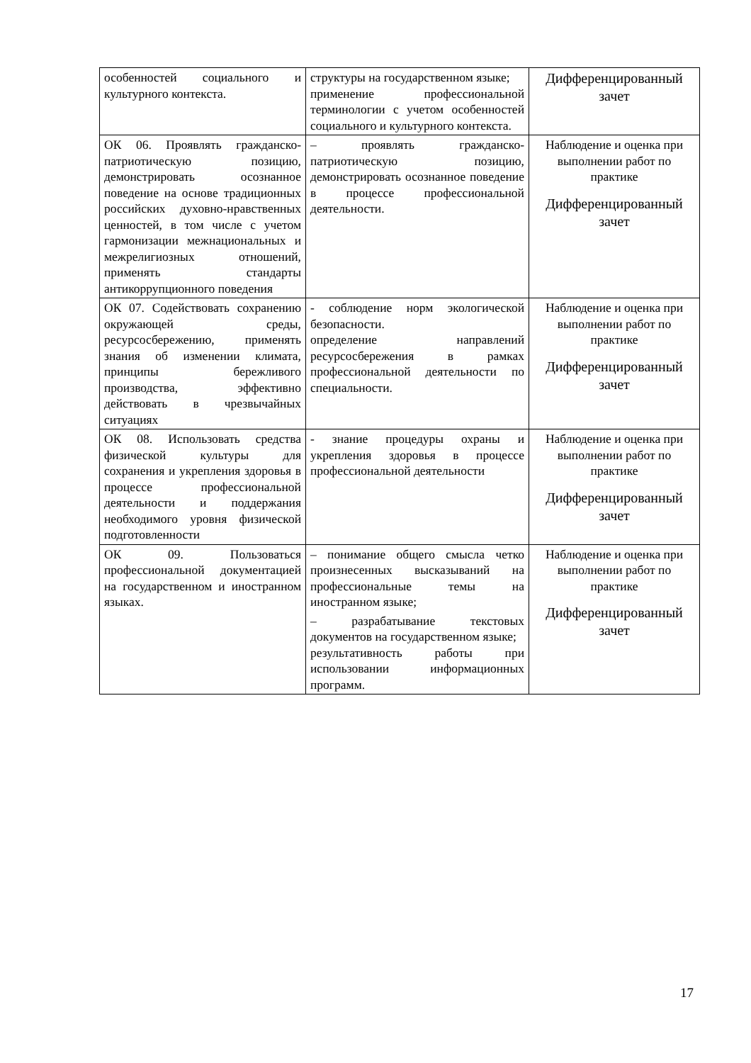| особенностей социального и культурного контекста. | структуры на государственном языке; применение профессиональной терминологии с учетом особенностей социального и культурного контекста. | Дифференцированный зачет |
| ОК 06. Проявлять гражданско-патриотическую позицию, демонстрировать осознанное поведение на основе традиционных российских духовно-нравственных ценностей, в том числе с учетом гармонизации межнациональных и межрелигиозных отношений, применять стандарты антикоррупционного поведения | – проявлять гражданско-патриотическую позицию, демонстрировать осознанное поведение в процессе профессиональной деятельности. | Наблюдение и оценка при выполнении работ по практике Дифференцированный зачет |
| ОК 07. Содействовать сохранению окружающей среды, ресурсосбережению, применять знания об изменении климата, принципы бережливого производства, эффективно действовать в чрезвычайных ситуациях | - соблюдение норм экологической безопасности. определение направлений ресурсосбережения в рамках профессиональной деятельности по специальности. | Наблюдение и оценка при выполнении работ по практике Дифференцированный зачет |
| ОК 08. Использовать средства физической культуры для сохранения и укрепления здоровья в процессе профессиональной деятельности и поддержания необходимого уровня физической подготовленности | - знание процедуры охраны и укрепления здоровья в процессе профессиональной деятельности | Наблюдение и оценка при выполнении работ по практике Дифференцированный зачет |
| ОК 09. Пользоваться профессиональной документацией на государственном и иностранном языках. | – понимание общего смысла четко произнесенных высказываний на профессиональные темы на иностранном языке; – разрабатывание текстовых документов на государственном языке; результативность работы при использовании информационных программ. | Наблюдение и оценка при выполнении работ по практике Дифференцированный зачет |
17